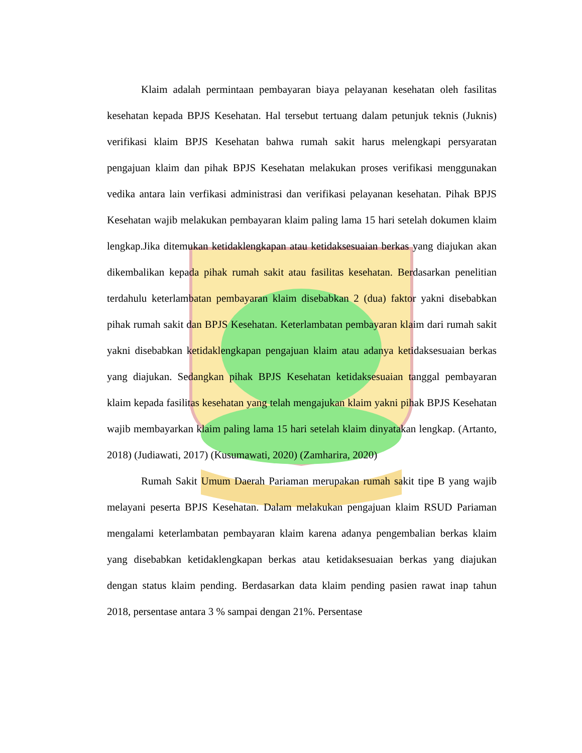Klaim adalah permintaan pembayaran biaya pelayanan kesehatan oleh fasilitas kesehatan kepada BPJS Kesehatan. Hal tersebut tertuang dalam petunjuk teknis (Juknis) verifikasi klaim BPJS Kesehatan bahwa rumah sakit harus melengkapi persyaratan pengajuan klaim dan pihak BPJS Kesehatan melakukan proses verifikasi menggunakan vedika antara lain verfikasi administrasi dan verifikasi pelayanan kesehatan. Pihak BPJS Kesehatan wajib melakukan pembayaran klaim paling lama 15 hari setelah dokumen klaim lengkap.Jika ditemukan ketidaklengkapan atau ketidaksesuaian berkas yang diajukan akan dikembalikan kepada pihak rumah sakit atau fasilitas kesehatan. Berdasarkan penelitian terdahulu keterlambatan pembayaran klaim disebabkan 2 (dua) faktor yakni disebabkan pihak rumah sakit dan BPJS Kesehatan. Keterlambatan pembayaran klaim dari rumah sakit yakni disebabkan ketidaklengkapan pengajuan klaim atau adanya ketidaksesuaian berkas yang diajukan. Sedangkan pihak BPJS Kesehatan ketidaksesuaian tanggal pembayaran klaim kepada fasilitas kesehatan yang telah mengajukan klaim yakni pihak BPJS Kesehatan wajib membayarkan klaim paling lama 15 hari setelah klaim dinyatakan lengkap. (Artanto, 2018) (Judiawati, 2017) (Kusumawati, 2020) (Zamharira, 2020)
Rumah Sakit Umum Daerah Pariaman merupakan rumah sakit tipe B yang wajib melayani peserta BPJS Kesehatan. Dalam melakukan pengajuan klaim RSUD Pariaman mengalami keterlambatan pembayaran klaim karena adanya pengembalian berkas klaim yang disebabkan ketidaklengkapan berkas atau ketidaksesuaian berkas yang diajukan dengan status klaim pending. Berdasarkan data klaim pending pasien rawat inap tahun 2018, persentase antara 3 % sampai dengan 21%. Persentase